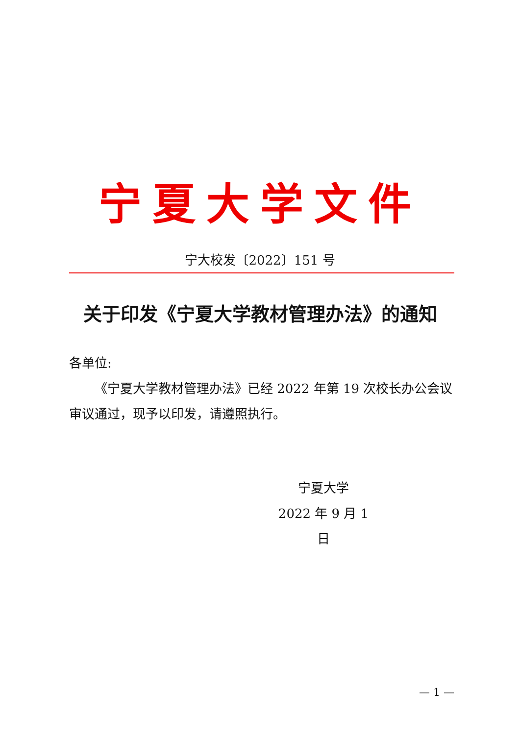宁夏大学文件
宁大校发〔2022〕151 号
关于印发《宁夏大学教材管理办法》的通知
各单位:
《宁夏大学教材管理办法》已经 2022 年第 19 次校长办公会议审议通过，现予以印发，请遵照执行。
宁夏大学
2022 年 9 月 1 日
— 1 —